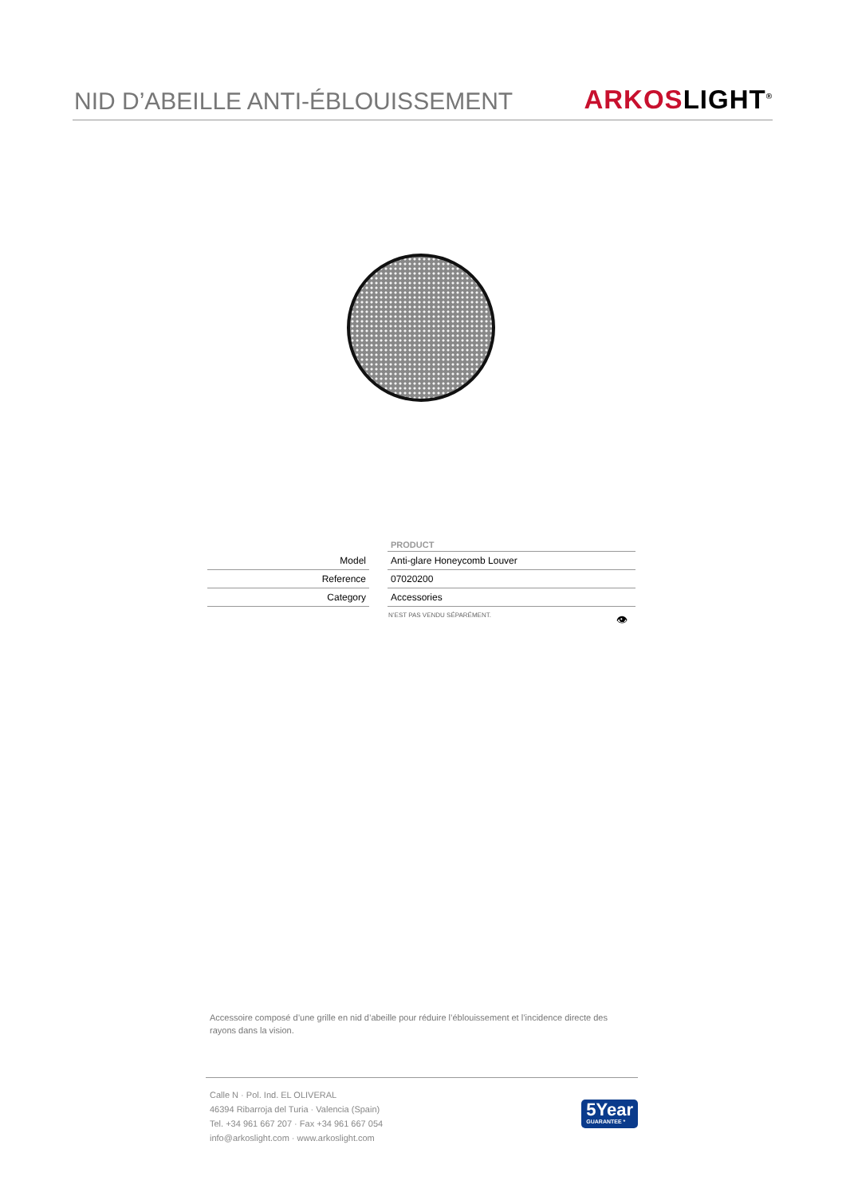NID D’ABEILLE ANTI-ÉBLOUISSEMENT
ARKOSLIGHT<sup>®</sup>
| | | PRODUCT |
| Model | | Anti-glare Honeycomb Louver |
| Reference | | 07020200 |
| Category | | Accessories |
N’EST PAS VENDU SÉPARÉMENT. 👁
Accessoire composé d’une grille en nid d’abeille pour réduire l’éblouissement et l’incidence directe des rayons dans la vision.
Calle N · Pol. Ind. EL OLIVERAL
46394 Ribarroja del Turia · Valencia (Spain)
Tel. +34 961 667 207 · Fax +34 961 667 054
info@arkoslight.com · www.arkoslight.com
5Year
GUARANTEE *